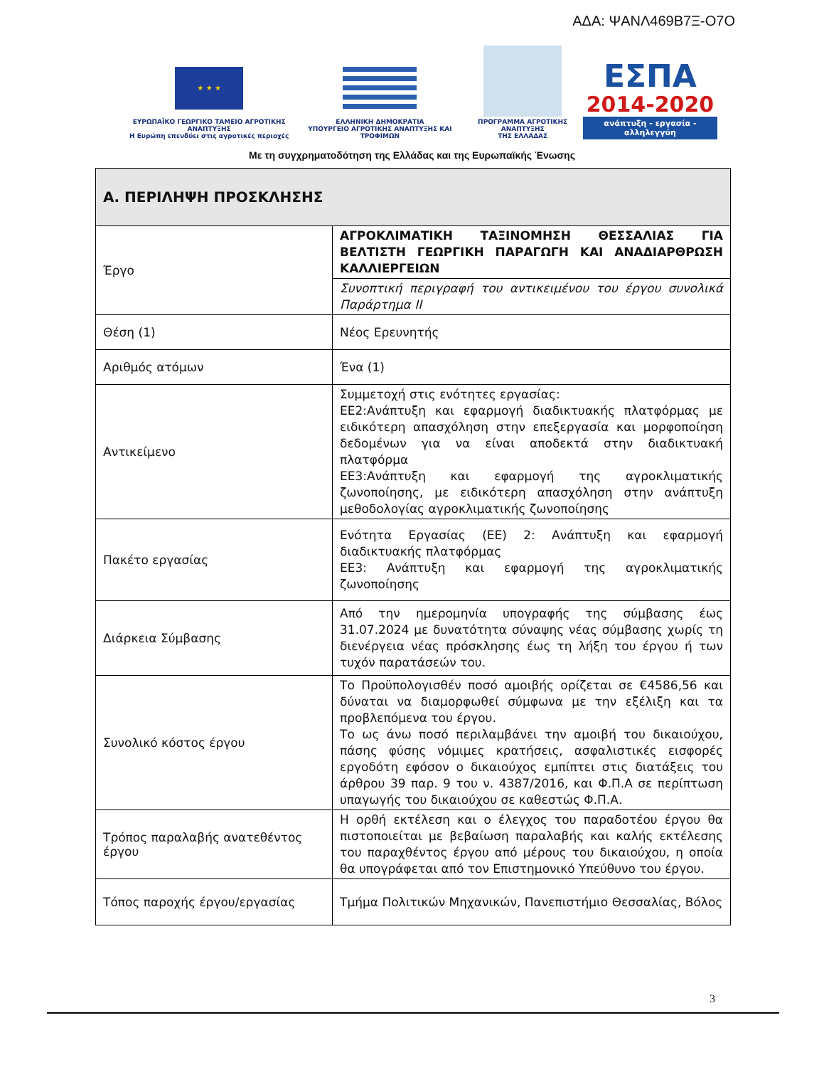ΑΔΑ: ΨΑΝΛ469Β7Ξ-Ο7Ο
★ ★ ★
ΕΥΡΩΠΑΪΚΟ ΓΕΩΡΓΙΚΟ ΤΑΜΕΙΟ ΑΓΡΟΤΙΚΗΣ ΑΝΑΠΤΥΞΗΣ
Η Ευρώπη επενδύει στις αγροτικές περιοχές
ΕΛΛΗΝΙΚΗ ΔΗΜΟΚΡΑΤΙΑ
ΥΠΟΥΡΓΕΙΟ ΑΓΡΟΤΙΚΗΣ ΑΝΑΠΤΥΞΗΣ ΚΑΙ ΤΡΟΦΙΜΩΝ
ΠΡΟΓΡΑΜΜΑ ΑΓΡΟΤΙΚΗΣ ΑΝΑΠΤΥΞΗΣ
ΤΗΣ ΕΛΛΑΔΑΣ
ΕΣΠΑ
2014-2020
ανάπτυξη - εργασία - αλληλεγγύη
Με τη συγχρηματοδότηση της Ελλάδας και της Ευρωπαϊκής Ένωσης
| Α. ΠΕΡΙΛΗΨΗ ΠΡΟΣΚΛΗΣΗΣ | |
| --- | --- |
| Έργο | ΑΓΡΟΚΛΙΜΑΤΙΚΗ ΤΑΞΙΝΟΜΗΣΗ ΘΕΣΣΑΛΙΑΣ ΓΙΑ ΒΕΛΤΙΣΤΗ ΓΕΩΡΓΙΚΗ ΠΑΡΑΓΩΓΗ ΚΑΙ ΑΝΑΔΙΑΡΘΡΩΣΗ ΚΑΛΛΙΕΡΓΕΙΩΝ |
| | Συνοπτική περιγραφή του αντικειμένου του έργου συνολικά Παράρτημα ΙΙ |
| Θέση (1) | Νέος Ερευνητής |
| Αριθμός ατόμων | Ένα (1) |
| Αντικείμενο | Συμμετοχή στις ενότητες εργασίας: ΕΕ2:Ανάπτυξη και εφαρμογή διαδικτυακής πλατφόρμας με ειδικότερη απασχόληση στην επεξεργασία και μορφοποίηση δεδομένων για να είναι αποδεκτά στην διαδικτυακή πλατφόρμα ΕΕ3:Ανάπτυξη και εφαρμογή της αγροκλιματικής ζωνοποίησης, με ειδικότερη απασχόληση στην ανάπτυξη μεθοδολογίας αγροκλιματικής ζωνοποίησης |
| Πακέτο εργασίας | Ενότητα Εργασίας (ΕΕ) 2: Ανάπτυξη και εφαρμογή διαδικτυακής πλατφόρμας ΕΕ3: Ανάπτυξη και εφαρμογή της αγροκλιματικής ζωνοποίησης |
| Διάρκεια Σύμβασης | Από την ημερομηνία υπογραφής της σύμβασης έως 31.07.2024 με δυνατότητα σύναψης νέας σύμβασης χωρίς τη διενέργεια νέας πρόσκλησης έως τη λήξη του έργου ή των τυχόν παρατάσεών του. |
| Συνολικό κόστος έργου | Το Προϋπολογισθέν ποσό αμοιβής ορίζεται σε €4586,56 και δύναται να διαμορφωθεί σύμφωνα με την εξέλιξη και τα προβλεπόμενα του έργου. Το ως άνω ποσό περιλαμβάνει την αμοιβή του δικαιούχου, πάσης φύσης νόμιμες κρατήσεις, ασφαλιστικές εισφορές εργοδότη εφόσον ο δικαιούχος εμπίπτει στις διατάξεις του άρθρου 39 παρ. 9 του ν. 4387/2016, και Φ.Π.Α σε περίπτωση υπαγωγής του δικαιούχου σε καθεστώς Φ.Π.Α. |
| Τρόπος παραλαβής ανατεθέντος έργου | Η ορθή εκτέλεση και ο έλεγχος του παραδοτέου έργου θα πιστοποιείται με βεβαίωση παραλαβής και καλής εκτέλεσης του παραχθέντος έργου από μέρους του δικαιούχου, η οποία θα υπογράφεται από τον Επιστημονικό Υπεύθυνο του έργου. |
| Τόπος παροχής έργου/εργασίας | Τμήμα Πολιτικών Μηχανικών, Πανεπιστήμιο Θεσσαλίας, Βόλος |
3